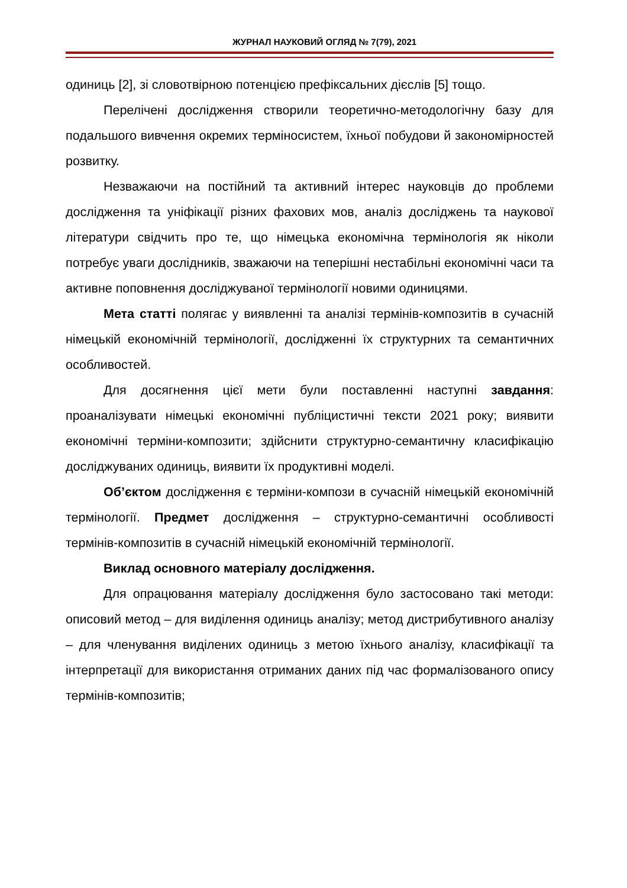ЖУРНАЛ НАУКОВИЙ ОГЛЯД № 7(79), 2021
одиниць [2], зі словотвірною потенцією префіксальних дієслів [5] тощо.
Перелічені дослідження створили теоретично-методологічну базу для подальшого вивчення окремих терміносистем, їхньої побудови й закономірностей розвитку.
Незважаючи на постійний та активний інтерес науковців до проблеми дослідження та уніфікації різних фахових мов, аналіз досліджень та наукової літератури свідчить про те, що німецька економічна термінологія як ніколи потребує уваги дослідників, зважаючи на теперішні нестабільні економічні часи та активне поповнення досліджуваної термінології новими одиницями.
Мета статті полягає у виявленні та аналізі термінів-композитів в сучасній німецькій економічній термінології, дослідженні їх структурних та семантичних особливостей.
Для досягнення цієї мети були поставленні наступні завдання: проаналізувати німецькі економічні публіцистичні тексти 2021 року; виявити економічні терміни-композити; здійснити структурно-семантичну класифікацію досліджуваних одиниць, виявити їх продуктивні моделі.
Об’єктом дослідження є терміни-компози в сучасній німецькій економічній термінології. Предмет дослідження – структурно-семантичні особливості термінів-композитів в сучасній німецькій економічній термінології.
Виклад основного матеріалу дослідження.
Для опрацювання матеріалу дослідження було застосовано такі методи: описовий метод – для виділення одиниць аналізу; метод дистрибутивного аналізу – для членування виділених одиниць з метою їхнього аналізу, класифікації та інтерпретації для використання отриманих даних під час формалізованого опису термінів-композитів;